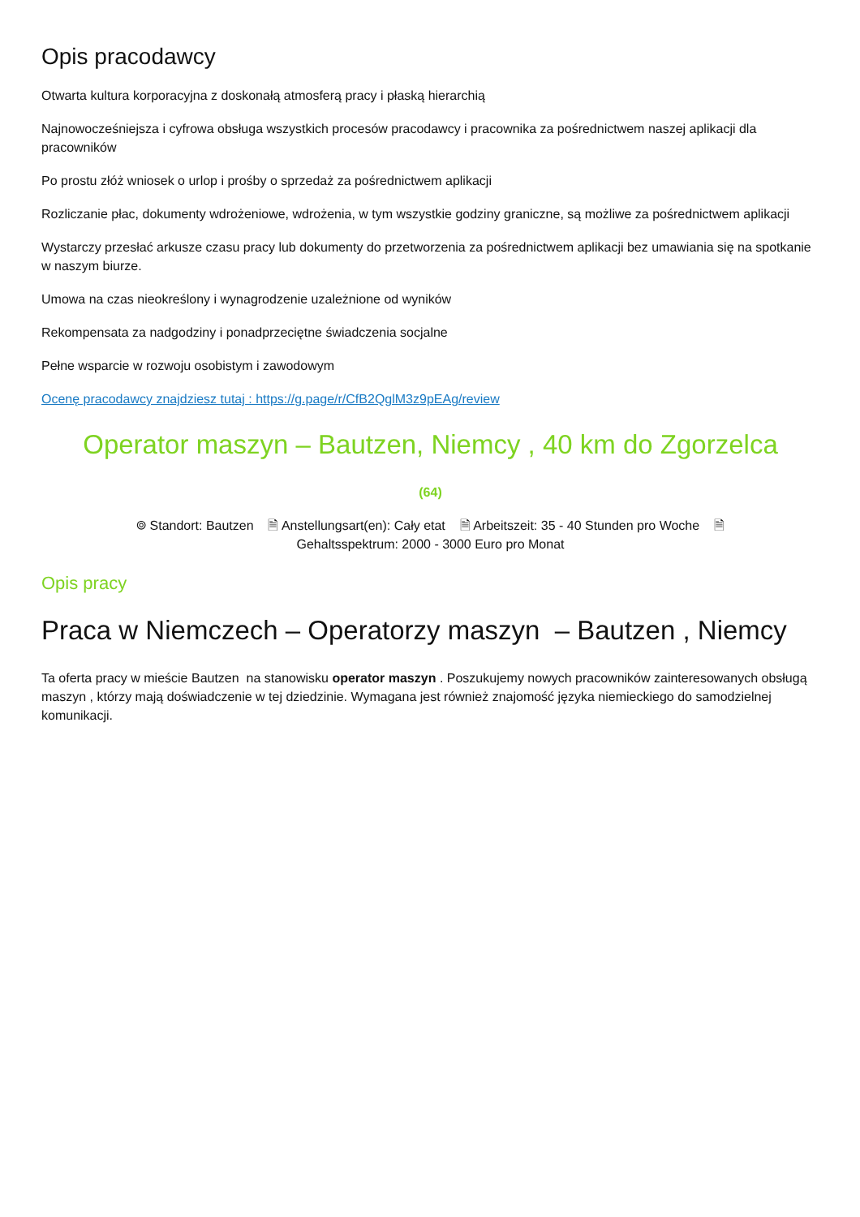Opis pracodawcy
Otwarta kultura korporacyjna z doskonałą atmosferą pracy i płaską hierarchią
Najnowocześniejsza i cyfrowa obsługa wszystkich procesów pracodawcy i pracownika za pośrednictwem naszej aplikacji dla pracowników
Po prostu złóż wniosek o urlop i prośby o sprzedaż za pośrednictwem aplikacji
Rozliczanie płac, dokumenty wdrożeniowe, wdrożenia, w tym wszystkie godziny graniczne, są możliwe za pośrednictwem aplikacji
Wystarczy przesłać arkusze czasu pracy lub dokumenty do przetworzenia za pośrednictwem aplikacji bez umawiania się na spotkanie w naszym biurze.
Umowa na czas nieokreślony i wynagrodzenie uzależnione od wyników
Rekompensata za nadgodziny i ponadprzeciętne świadczenia socjalne
Pełne wsparcie w rozwoju osobistym i zawodowym
Ocenę pracodawcy znajdziesz tutaj : https://g.page/r/CfB2QglM3z9pEAg/review
Operator maszyn – Bautzen, Niemcy , 40 km do Zgorzelca
(64)
⌾ Standort: Bautzen 🗎 Anstellungsart(en): Cały etat 🗎 Arbeitszeit: 35 - 40 Stunden pro Woche 🗎
Gehaltsspektrum: 2000 - 3000 Euro pro Monat
Opis pracy
Praca w Niemczech – Operatorzy maszyn – Bautzen , Niemcy
Ta oferta pracy w mieście Bautzen na stanowisku operator maszyn . Poszukujemy nowych pracowników zainteresowanych obsługą maszyn , którzy mają doświadczenie w tej dziedzinie. Wymagana jest również znajomość języka niemieckiego do samodzielnej komunikacji.